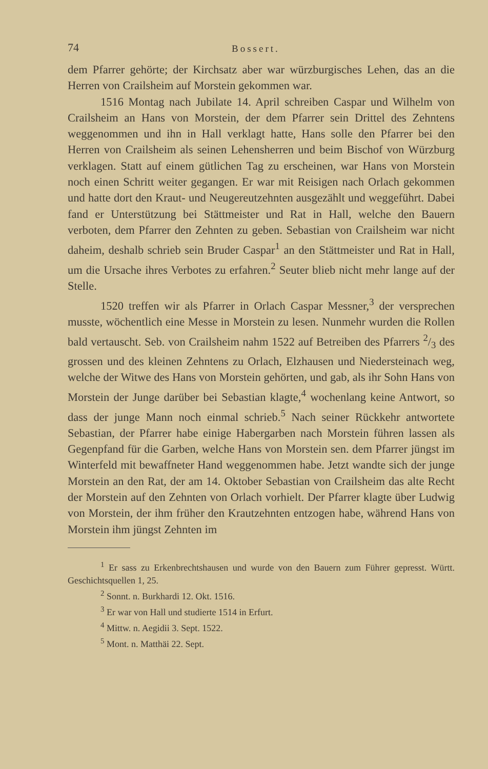74 Bossert.
dem Pfarrer gehörte; der Kirchsatz aber war würzburgisches Lehen, das an die Herren von Crailsheim auf Morstein gekommen war.
1516 Montag nach Jubilate 14. April schreiben Caspar und Wilhelm von Crailsheim an Hans von Morstein, der dem Pfarrer sein Drittel des Zehntens weggenommen und ihn in Hall verklagt hatte, Hans solle den Pfarrer bei den Herren von Crailsheim als seinen Lehensherren und beim Bischof von Würzburg verklagen. Statt auf einem gütlichen Tag zu erscheinen, war Hans von Morstein noch einen Schritt weiter gegangen. Er war mit Reisigen nach Orlach gekommen und hatte dort den Kraut- und Neugereutzehnten ausgezählt und weggeführt. Dabei fand er Unterstützung bei Stättmeister und Rat in Hall, welche den Bauern verboten, dem Pfarrer den Zehnten zu geben. Sebastian von Crailsheim war nicht daheim, deshalb schrieb sein Bruder Caspar<sup>1</sup> an den Stättmeister und Rat in Hall, um die Ursache ihres Verbotes zu erfahren.<sup>2</sup> Seuter blieb nicht mehr lange auf der Stelle.
1520 treffen wir als Pfarrer in Orlach Caspar Messner,<sup>3</sup> der versprechen musste, wöchentlich eine Messe in Morstein zu lesen. Nunmehr wurden die Rollen bald vertauscht. Seb. von Crailsheim nahm 1522 auf Betreiben des Pfarrers 2/3 des grossen und des kleinen Zehntens zu Orlach, Elzhausen und Niedersteinach weg, welche der Witwe des Hans von Morstein gehörten, und gab, als ihr Sohn Hans von Morstein der Junge darüber bei Sebastian klagte,<sup>4</sup> wochenlang keine Antwort, so dass der junge Mann noch einmal schrieb.<sup>5</sup> Nach seiner Rückkehr antwortete Sebastian, der Pfarrer habe einige Habergarben nach Morstein führen lassen als Gegenpfand für die Garben, welche Hans von Morstein sen. dem Pfarrer jüngst im Winterfeld mit bewaffneter Hand weggenommen habe. Jetzt wandte sich der junge Morstein an den Rat, der am 14. Oktober Sebastian von Crailsheim das alte Recht der Morstein auf den Zehnten von Orlach vorhielt. Der Pfarrer klagte über Ludwig von Morstein, der ihm früher den Krautzehnten entzogen habe, während Hans von Morstein ihm jüngst Zehnten im
<sup>1</sup> Er sass zu Erkenbrechtshausen und wurde von den Bauern zum Führer gepresst. Württ. Geschichtsquellen 1, 25.
<sup>2</sup> Sonnt. n. Burkhardi 12. Okt. 1516.
<sup>3</sup> Er war von Hall und studierte 1514 in Erfurt.
<sup>4</sup> Mittw. n. Aegidii 3. Sept. 1522.
<sup>5</sup> Mont. n. Matthäi 22. Sept.